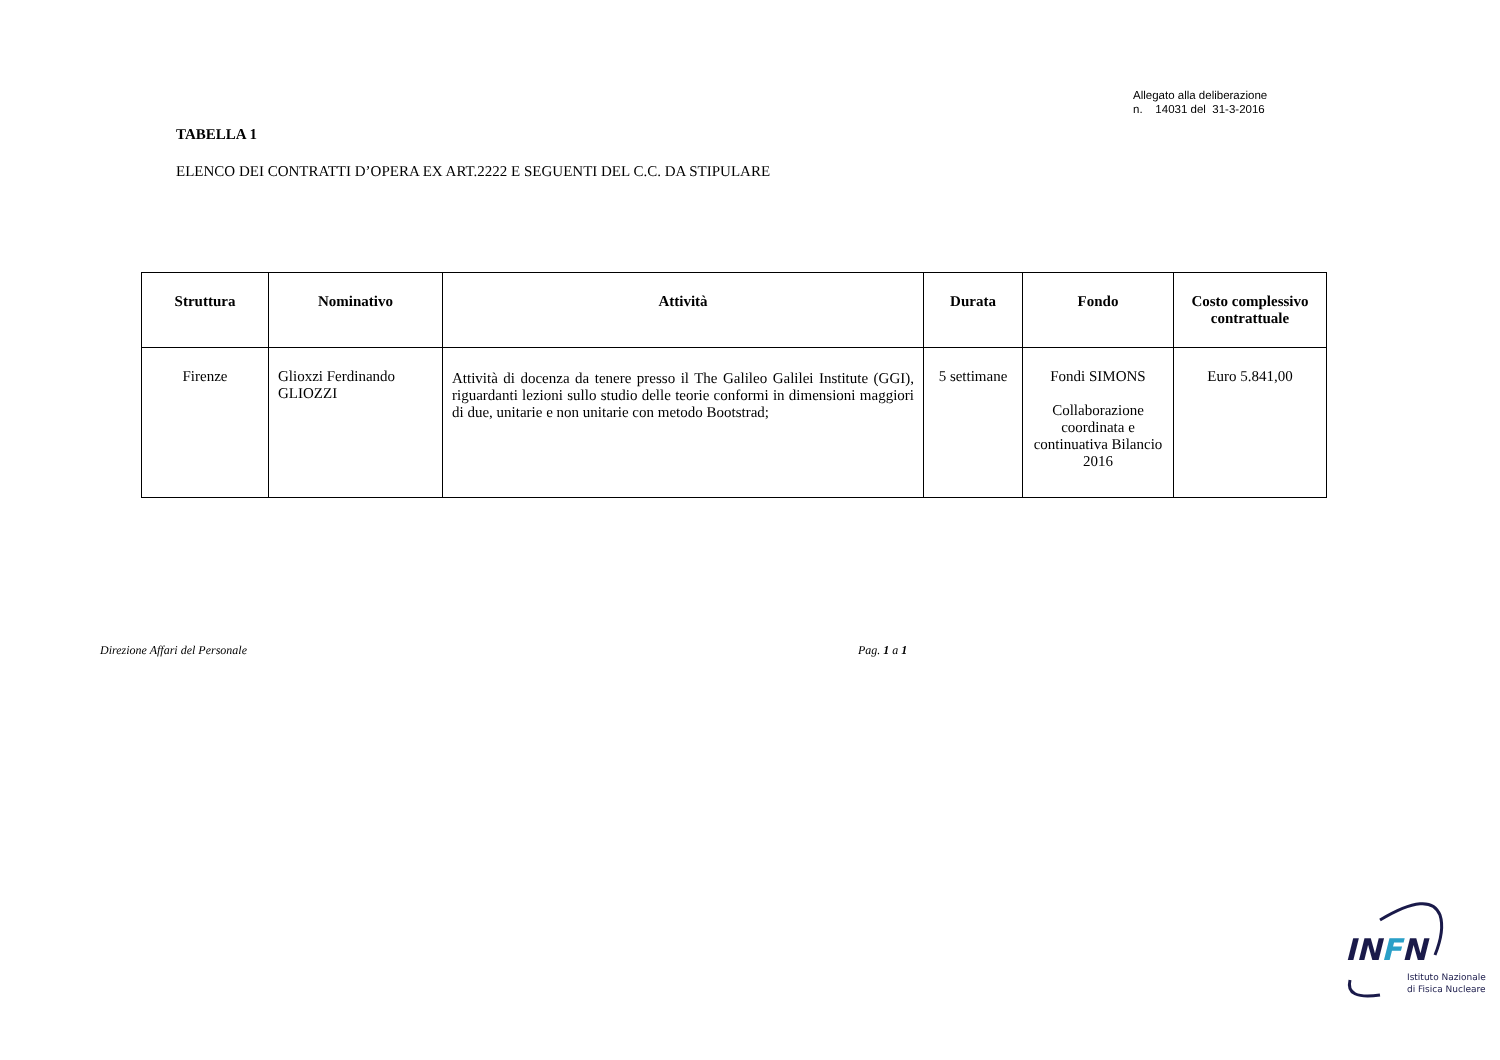Allegato alla deliberazione
n. 14031 del 31-3-2016
TABELLA 1
ELENCO DEI CONTRATTI D’OPERA EX ART.2222 E SEGUENTI DEL C.C. DA STIPULARE
| Struttura | Nominativo | Attività | Durata | Fondo | Costo complessivo contrattuale |
| --- | --- | --- | --- | --- | --- |
| Firenze | Glioxzi Ferdinando GLIOZZI | Attività di docenza da tenere presso il The Galileo Galilei Institute (GGI), riguardanti lezioni sullo studio delle teorie conformi in dimensioni maggiori di due, unitarie e non unitarie con metodo Bootstrad; | 5 settimane | Fondi SIMONS Collaborazione coordinata e continuativa Bilancio 2016 | Euro 5.841,00 |
Direzione Affari del Personale Pag. 1 a 1
INFN
Istituto Nazionale
di Fisica Nucleare